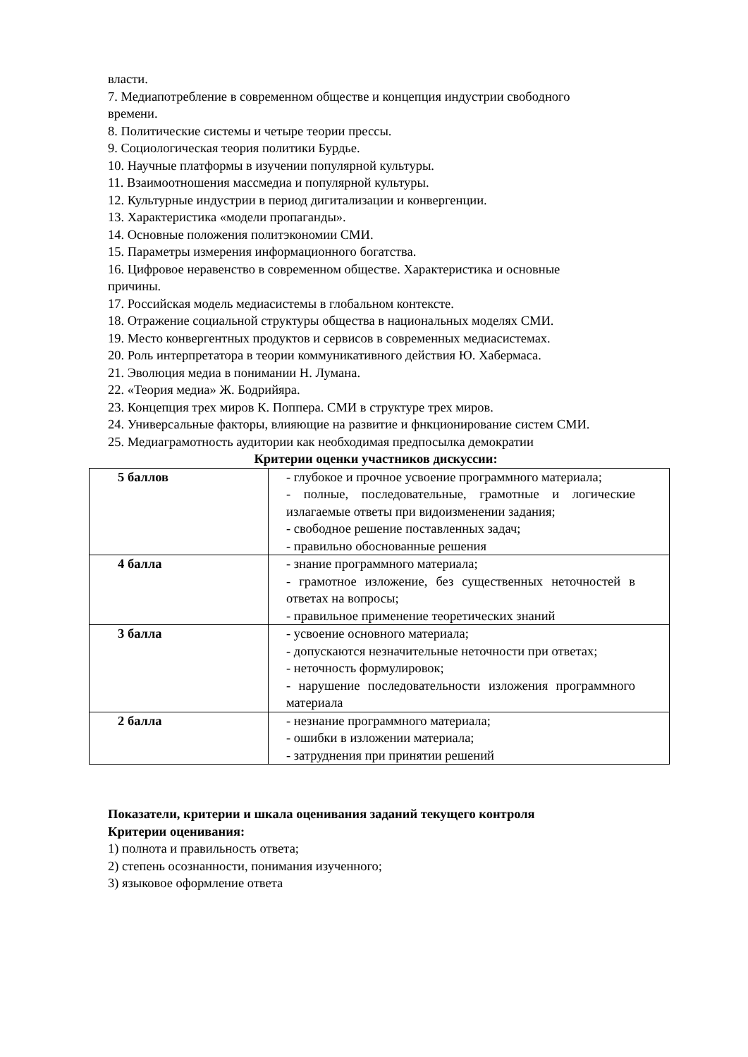власти.
7. Медиапотребление в современном обществе и концепция индустрии свободного времени.
8. Политические системы и четыре теории прессы.
9. Социологическая теория политики Бурдье.
10. Научные платформы в изучении популярной культуры.
11. Взаимоотношения массмедиа и популярной культуры.
12. Культурные индустрии в период дигитализации и конвергенции.
13. Характеристика «модели пропаганды».
14. Основные положения политэкономии СМИ.
15. Параметры измерения информационного богатства.
16. Цифровое неравенство в современном обществе. Характеристика и основные причины.
17. Российская модель медиасистемы в глобальном контексте.
18. Отражение социальной структуры общества в национальных моделях СМИ.
19. Место конвергентных продуктов и сервисов в современных медиасистемах.
20. Роль интерпретатора в теории коммуникативного действия Ю. Хабермаса.
21. Эволюция медиа в понимании Н. Лумана.
22. «Теория медиа» Ж. Бодрийяра.
23. Концепция трех миров К. Поппера. СМИ в структуре трех миров.
24. Универсальные факторы, влияющие на развитие и фнкционирование систем СМИ.
25. Медиаграмотность аудитории как необходимая предпосылка демократии
Критерии оценки участников дискуссии:
| 5 баллов | - глубокое и прочное усвоение программного материала; - полные, последовательные, грамотные и логические излагаемые ответы при видоизменении задания; - свободное решение поставленных задач; - правильно обоснованные решения |
| 4 балла | - знание программного материала; - грамотное изложение, без существенных неточностей в ответах на вопросы; - правильное применение теоретических знаний |
| 3 балла | - усвоение основного материала; - допускаются незначительные неточности при ответах; - неточность формулировок; - нарушение последовательности изложения программного материала |
| 2 балла | - незнание программного материала; - ошибки в изложении материала; - затруднения при принятии решений |
Показатели, критерии и шкала оценивания заданий текущего контроля
Критерии оценивания:
1) полнота и правильность ответа;
2) степень осознанности, понимания изученного;
3) языковое оформление ответа